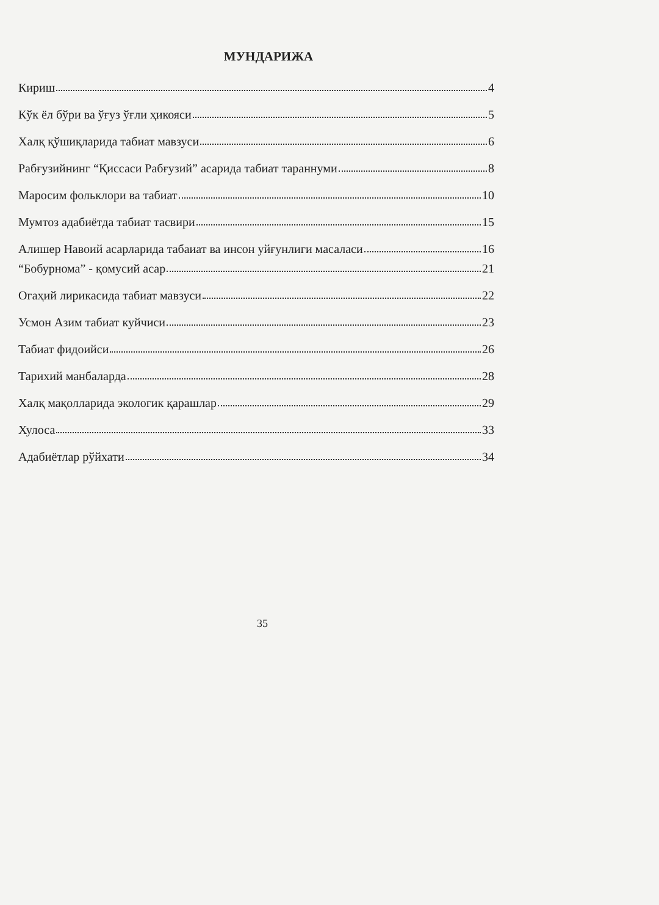МУНДАРИЖА
Кириш 4
Кўк ёл бўри ва ўғуз ўғли ҳикояси 5
Халқ қўшиқларида табиат мавзуси 6
Рабғузийнинг “Қиссаси Рабғузий” асарида табиат тараннуми 8
Маросим фольклори ва табиат 10
Мумтоз адабиётда табиат тасвири 15
Алишер Навоий асарларида табаиат ва инсон уйғунлиги масаласи 16
“Бобурнома” - қомусий асар 21
Огаҳий лирикасида табиат мавзуси 22
Усмон Азим табиат куйчиси 23
Табиат фидоийси 26
Тарихий манбаларда 28
Халқ мақолларида экологик қарашлар 29
Хулоса 33
Адабиётлар рўйхати 34
35